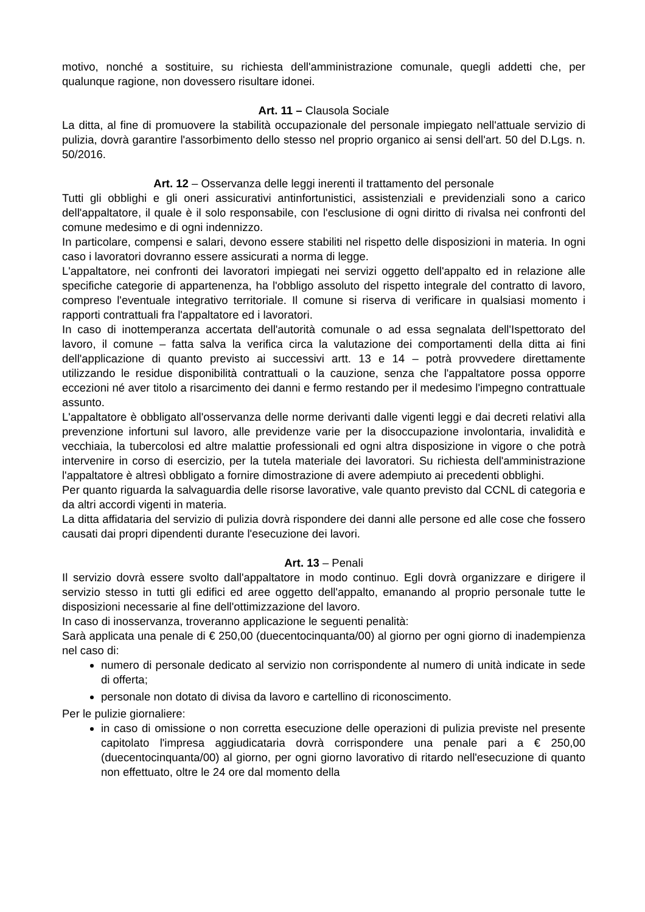motivo, nonché a sostituire, su richiesta dell'amministrazione comunale, quegli addetti che, per qualunque ragione, non dovessero risultare idonei.
Art. 11 – Clausola Sociale
La ditta, al fine di promuovere la stabilità occupazionale del personale impiegato nell'attuale servizio di pulizia, dovrà garantire l'assorbimento dello stesso nel proprio organico ai sensi dell'art. 50 del D.Lgs. n. 50/2016.
Art. 12 – Osservanza delle leggi inerenti il trattamento del personale
Tutti gli obblighi e gli oneri assicurativi antinfortunistici, assistenziali e previdenziali sono a carico dell'appaltatore, il quale è il solo responsabile, con l'esclusione di ogni diritto di rivalsa nei confronti del comune medesimo e di ogni indennizzo.
In particolare, compensi e salari, devono essere stabiliti nel rispetto delle disposizioni in materia. In ogni caso i lavoratori dovranno essere assicurati a norma di legge.
L'appaltatore, nei confronti dei lavoratori impiegati nei servizi oggetto dell'appalto ed in relazione alle specifiche categorie di appartenenza, ha l'obbligo assoluto del rispetto integrale del contratto di lavoro, compreso l'eventuale integrativo territoriale. Il comune si riserva di verificare in qualsiasi momento i rapporti contrattuali fra l'appaltatore ed i lavoratori.
In caso di inottemperanza accertata dell'autorità comunale o ad essa segnalata dell'Ispettorato del lavoro, il comune – fatta salva la verifica circa la valutazione dei comportamenti della ditta ai fini dell'applicazione di quanto previsto ai successivi artt. 13 e 14 – potrà provvedere direttamente utilizzando le residue disponibilità contrattuali o la cauzione, senza che l'appaltatore possa opporre eccezioni né aver titolo a risarcimento dei danni e fermo restando per il medesimo l'impegno contrattuale assunto.
L'appaltatore è obbligato all'osservanza delle norme derivanti dalle vigenti leggi e dai decreti relativi alla prevenzione infortuni sul lavoro, alle previdenze varie per la disoccupazione involontaria, invalidità e vecchiaia, la tubercolosi ed altre malattie professionali ed ogni altra disposizione in vigore o che potrà intervenire in corso di esercizio, per la tutela materiale dei lavoratori. Su richiesta dell'amministrazione l'appaltatore è altresì obbligato a fornire dimostrazione di avere adempiuto ai precedenti obblighi.
Per quanto riguarda la salvaguardia delle risorse lavorative, vale quanto previsto dal CCNL di categoria e da altri accordi vigenti in materia.
La ditta affidataria del servizio di pulizia dovrà rispondere dei danni alle persone ed alle cose che fossero causati dai propri dipendenti durante l'esecuzione dei lavori.
Art. 13 – Penali
Il servizio dovrà essere svolto dall'appaltatore in modo continuo. Egli dovrà organizzare e dirigere il servizio stesso in tutti gli edifici ed aree oggetto dell'appalto, emanando al proprio personale tutte le disposizioni necessarie al fine dell'ottimizzazione del lavoro.
In caso di inosservanza, troveranno applicazione le seguenti penalità:
Sarà applicata una penale di € 250,00 (duecentocinquanta/00) al giorno per ogni giorno di inadempienza nel caso di:
numero di personale dedicato al servizio non corrispondente al numero di unità indicate in sede di offerta;
personale non dotato di divisa da lavoro e cartellino di riconoscimento.
Per le pulizie giornaliere:
in caso di omissione o non corretta esecuzione delle operazioni di pulizia previste nel presente capitolato l'impresa aggiudicataria dovrà corrispondere una penale pari a € 250,00 (duecentocinquanta/00) al giorno, per ogni giorno lavorativo di ritardo nell'esecuzione di quanto non effettuato, oltre le 24 ore dal momento della